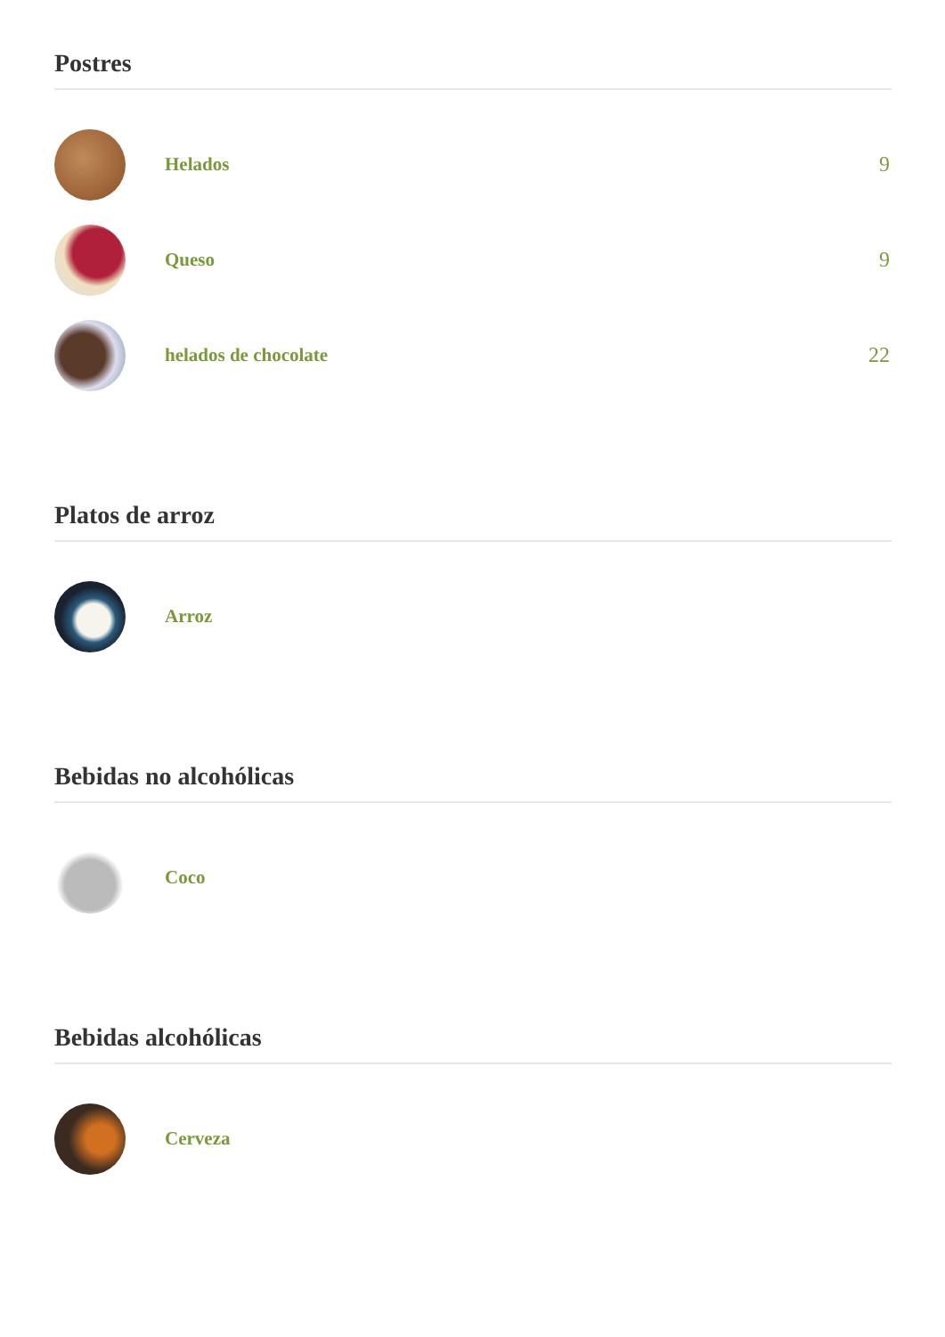Postres
Helados 9
Queso 9
helados de chocolate 22
Platos de arroz
Arroz
Bebidas no alcohólicas
Coco
Bebidas alcohólicas
Cerveza